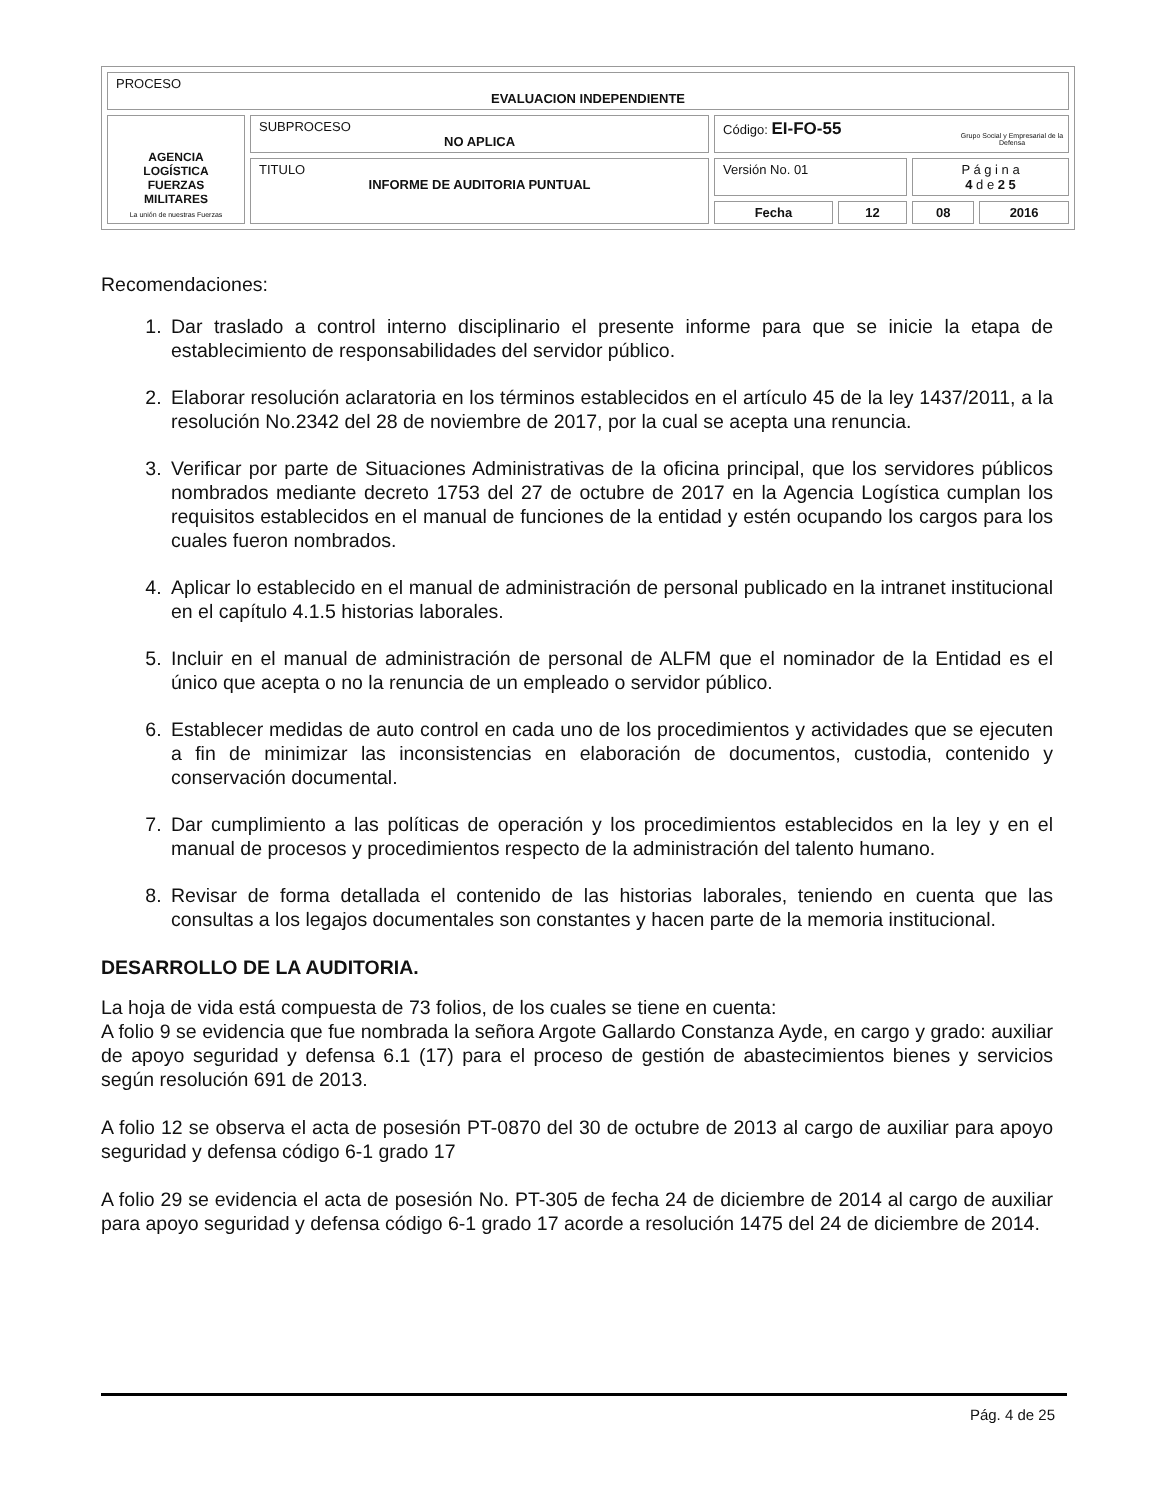| PROCESO EVALUACION INDEPENDIENTE | | | | | |
| AGENCIA LOGÍSTICA FUERZAS MILITARES La unión de nuestras Fuerzas | SUBPROCESO NO APLICA | Código: EI-FO-55 | | | |
| | TITULO INFORME DE AUDITORIA PUNTUAL | Versión No. 01 | | P á g i n a 4 d e 2 5 | |
| | | Fecha | 12 | 08 | 2016 |
Grupo Social y Empresarial de la Defensa
Recomendaciones:
1. Dar traslado a control interno disciplinario el presente informe para que se inicie la etapa de establecimiento de responsabilidades del servidor público.
2. Elaborar resolución aclaratoria en los términos establecidos en el artículo 45 de la ley 1437/2011, a la resolución No.2342 del 28 de noviembre de 2017, por la cual se acepta una renuncia.
3. Verificar por parte de Situaciones Administrativas de la oficina principal, que los servidores públicos nombrados mediante decreto 1753 del 27 de octubre de 2017 en la Agencia Logística cumplan los requisitos establecidos en el manual de funciones de la entidad y estén ocupando los cargos para los cuales fueron nombrados.
4. Aplicar lo establecido en el manual de administración de personal publicado en la intranet institucional en el capítulo 4.1.5 historias laborales.
5. Incluir en el manual de administración de personal de ALFM que el nominador de la Entidad es el único que acepta o no la renuncia de un empleado o servidor público.
6. Establecer medidas de auto control en cada uno de los procedimientos y actividades que se ejecuten a fin de minimizar las inconsistencias en elaboración de documentos, custodia, contenido y conservación documental.
7. Dar cumplimiento a las políticas de operación y los procedimientos establecidos en la ley y en el manual de procesos y procedimientos respecto de la administración del talento humano.
8. Revisar de forma detallada el contenido de las historias laborales, teniendo en cuenta que las consultas a los legajos documentales son constantes y hacen parte de la memoria institucional.
DESARROLLO DE LA AUDITORIA.
La hoja de vida está compuesta de 73 folios, de los cuales se tiene en cuenta:
A folio 9 se evidencia que fue nombrada la señora Argote Gallardo Constanza Ayde, en cargo y grado: auxiliar de apoyo seguridad y defensa 6.1 (17) para el proceso de gestión de abastecimientos bienes y servicios según resolución 691 de 2013.
A folio 12 se observa el acta de posesión PT-0870 del 30 de octubre de 2013 al cargo de auxiliar para apoyo seguridad y defensa código 6-1 grado 17
A folio 29 se evidencia el acta de posesión No. PT-305 de fecha 24 de diciembre de 2014 al cargo de auxiliar para apoyo seguridad y defensa código 6-1 grado 17 acorde a resolución 1475 del 24 de diciembre de 2014.
Pág. 4 de 25